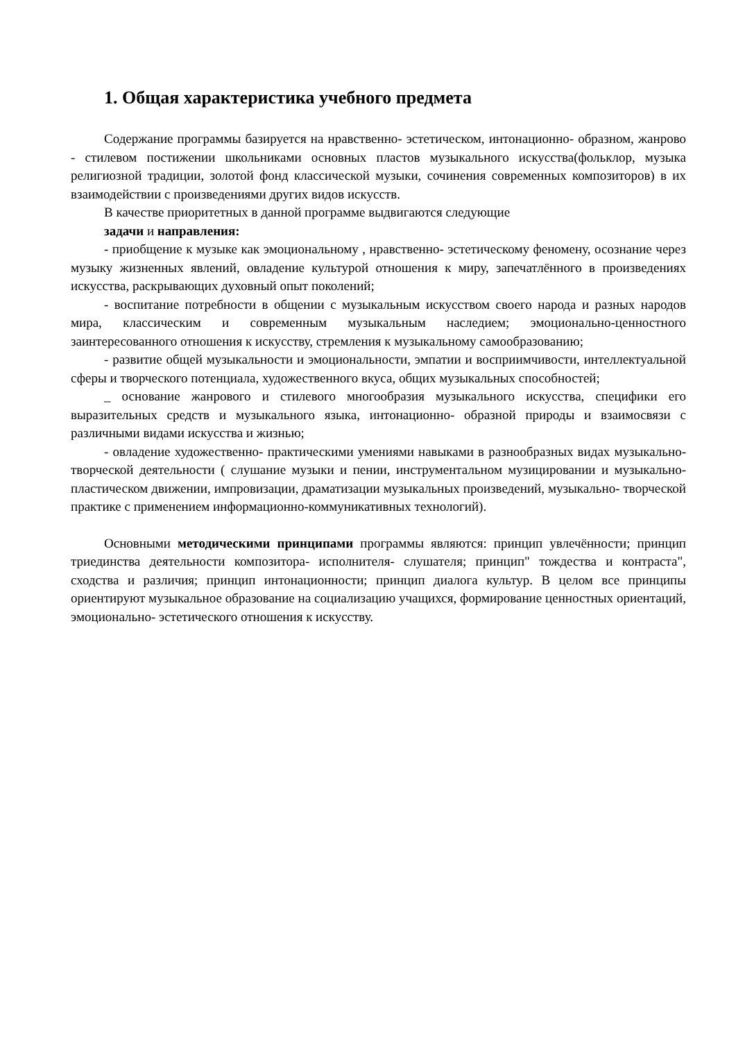1. Общая характеристика учебного предмета
Содержание программы базируется на нравственно- эстетическом, интонационно- образном, жанрово - стилевом постижении школьниками основных пластов музыкального искусства(фольклор, музыка религиозной традиции, золотой фонд классической музыки, сочинения современных композиторов) в их взаимодействии с произведениями других видов искусств.
В качестве приоритетных в данной программе выдвигаются следующие
задачи и направления:
- приобщение к музыке как эмоциональному , нравственно- эстетическому феномену, осознание через музыку жизненных явлений, овладение культурой отношения к миру, запечатлённого в произведениях искусства, раскрывающих духовный опыт поколений;
- воспитание потребности в общении с музыкальным искусством своего народа и разных народов мира, классическим и современным музыкальным наследием; эмоционально-ценностного заинтересованного отношения к искусству, стремления к музыкальному самообразованию;
- развитие общей музыкальности и эмоциональности, эмпатии и восприимчивости, интеллектуальной сферы и творческого потенциала, художественного вкуса, общих музыкальных способностей;
_ основание жанрового и стилевого многообразия музыкального искусства, специфики его выразительных средств и музыкального языка, интонационно- образной природы и взаимосвязи с различными видами искусства и жизнью;
- овладение художественно- практическими умениями навыками в разнообразных видах музыкально- творческой деятельности ( слушание музыки и пении, инструментальном музицировании и музыкально- пластическом движении, импровизации, драматизации музыкальных произведений, музыкально- творческой практике с применением информационно-коммуникативных технологий).
Основными методическими принципами программы являются: принцип увлечённости; принцип триединства деятельности композитора- исполнителя- слушателя; принцип" тождества и контраста", сходства и различия; принцип интонационности; принцип диалога культур. В целом все принципы ориентируют музыкальное образование на социализацию учащихся, формирование ценностных ориентаций, эмоционально- эстетического отношения к искусству.